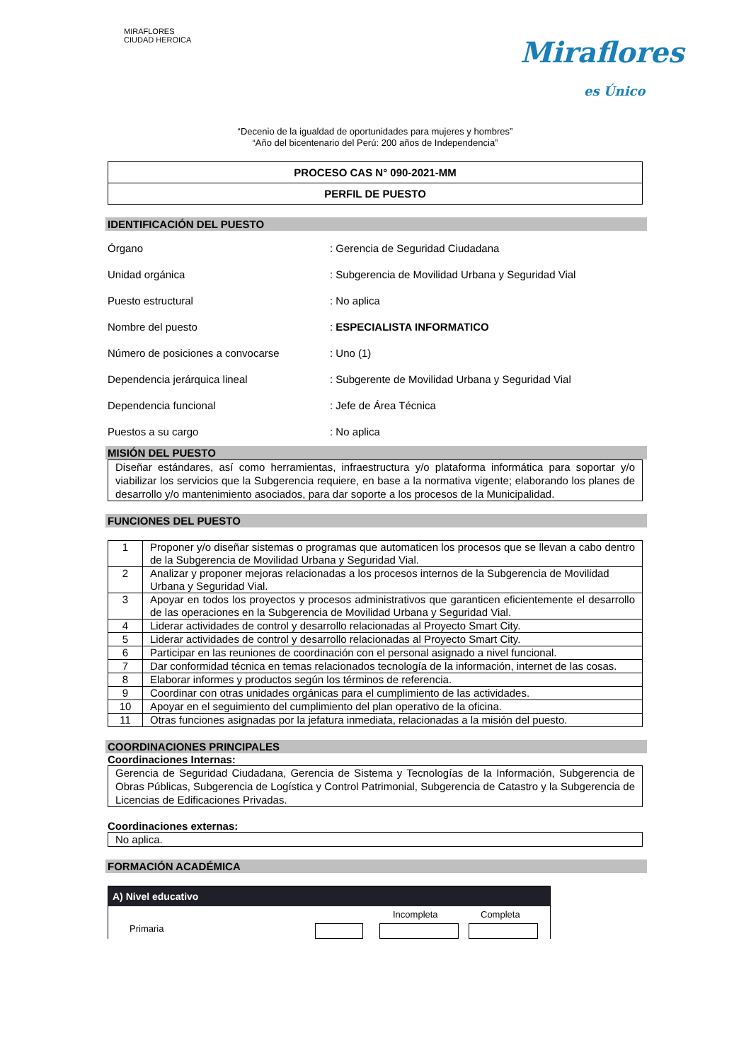MIRAFLORES
CIUDAD HEROICA
Miraflores
es Único
“Decenio de la igualdad de oportunidades para mujeres y hombres”
“Año del bicentenario del Perú: 200 años de Independencia”
| PROCESO CAS N° 090-2021-MM |
| PERFIL DE PUESTO |
IDENTIFICACIÓN DEL PUESTO
| Órgano | : Gerencia de Seguridad Ciudadana |
| Unidad orgánica | : Subgerencia de Movilidad Urbana y Seguridad Vial |
| Puesto estructural | : No aplica |
| Nombre del puesto | : ESPECIALISTA INFORMATICO |
| Número de posiciones a convocarse | : Uno (1) |
| Dependencia jerárquica lineal | : Subgerente de Movilidad Urbana y Seguridad Vial |
| Dependencia funcional | : Jefe de Área Técnica |
| Puestos a su cargo | : No aplica |
MISIÓN DEL PUESTO
Diseñar estándares, así como herramientas, infraestructura y/o plataforma informática para soportar y/o viabilizar los servicios que la Subgerencia requiere, en base a la normativa vigente; elaborando los planes de desarrollo y/o mantenimiento asociados, para dar soporte a los procesos de la Municipalidad.
FUNCIONES DEL PUESTO
| 1 | Proponer y/o diseñar sistemas o programas que automaticen los procesos que se llevan a cabo dentro de la Subgerencia de Movilidad Urbana y Seguridad Vial. |
| 2 | Analizar y proponer mejoras relacionadas a los procesos internos de la Subgerencia de Movilidad Urbana y Seguridad Vial. |
| 3 | Apoyar en todos los proyectos y procesos administrativos que garanticen eficientemente el desarrollo de las operaciones en la Subgerencia de Movilidad Urbana y Seguridad Vial. |
| 4 | Liderar actividades de control y desarrollo relacionadas al Proyecto Smart City. |
| 5 | Liderar actividades de control y desarrollo relacionadas al Proyecto Smart City. |
| 6 | Participar en las reuniones de coordinación con el personal asignado a nivel funcional. |
| 7 | Dar conformidad técnica en temas relacionados tecnología de la información, internet de las cosas. |
| 8 | Elaborar informes y productos según los términos de referencia. |
| 9 | Coordinar con otras unidades orgánicas para el cumplimiento de las actividades. |
| 10 | Apoyar en el seguimiento del cumplimiento del plan operativo de la oficina. |
| 11 | Otras funciones asignadas por la jefatura inmediata, relacionadas a la misión del puesto. |
COORDINACIONES PRINCIPALES
Coordinaciones Internas:
Gerencia de Seguridad Ciudadana, Gerencia de Sistema y Tecnologías de la Información, Subgerencia de Obras Públicas, Subgerencia de Logística y Control Patrimonial, Subgerencia de Catastro y la Subgerencia de Licencias de Edificaciones Privadas.
Coordinaciones externas:
No aplica.
FORMACIÓN ACADÉMICA
A) Nivel educativo
Incompleta Completa
Primaria